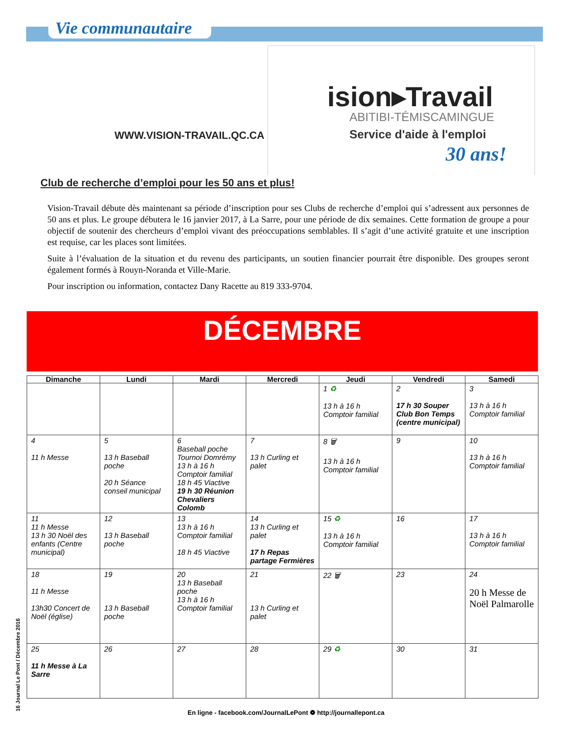Vie communautaire
ision▸Travail
ABITIBI-TÉMISCAMINGUE
Service d'aide à l'emploi
30 ans!
WWW.VISION-TRAVAIL.QC.CA
Club de recherche d’emploi pour les 50 ans et plus!
Vision-Travail débute dès maintenant sa période d’inscription pour ses Clubs de recherche d’emploi qui s’adressent aux personnes de 50 ans et plus. Le groupe débutera le 16 janvier 2017, à La Sarre, pour une période de dix semaines. Cette formation de groupe a pour objectif de soutenir des chercheurs d’emploi vivant des préoccupations semblables. Il s’agit d’une activité gratuite et une inscription est requise, car les places sont limitées.
Suite à l’évaluation de la situation et du revenu des participants, un soutien financier pourrait être disponible. Des groupes seront également formés à Rouyn-Noranda et Ville-Marie.
Pour inscription ou information, contactez Dany Racette au 819 333-9704.
DÉCEMBRE
| Dimanche | Lundi | Mardi | Mercredi | Jeudi | Vendredi | Samedi |
| --- | --- | --- | --- | --- | --- | --- |
| | | | | 1 ♻ 13 h à 16 h Comptoir familial | 2 17 h 30 Souper Club Bon Temps (centre municipal) | 3 13 h à 16 h Comptoir familial |
| 4 11 h Messe | 5 13 h Baseball poche 20 h Séance conseil municipal | 6 Baseball poche Tournoi Domrémy 13 h à 16 h Comptoir familial 18 h 45 Viactive 19 h 30 Réunion Chevaliers Colomb | 7 13 h Curling et palet | 8 🗑 13 h à 16 h Comptoir familial | 9 | 10 13 h à 16 h Comptoir familial |
| 11 11 h Messe 13 h 30 Noël des enfants (Centre municipal) | 12 13 h Baseball poche | 13 13 h à 16 h Comptoir familial 18 h 45 Viactive | 14 13 h Curling et palet 17 h Repas partage Fermières | 15 ♻ 13 h à 16 h Comptoir familial | 16 | 17 13 h à 16 h Comptoir familial |
| 18 11 h Messe 13h30 Concert de Noël (église) | 19 13 h Baseball poche | 20 13 h Baseball poche 13 h à 16 h Comptoir familial | 21 13 h Curling et palet | 22 🗑 | 23 | 24 20 h Messe de Noël Palmarolle |
| 25 11 h Messe à La Sarre | 26 | 27 | 28 | 29 ♻ | 30 | 31 |
16 Journal Le Pont / Décembre 2016
En ligne - facebook.com/JournalLePont ❁ http://journallepont.ca